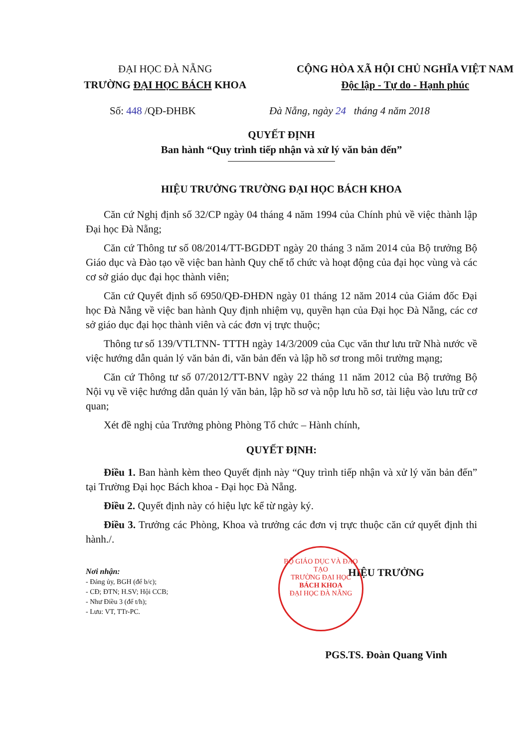ĐẠI HỌC ĐÀ NẴNG
TRƯỜNG ĐẠI HỌC BÁCH KHOA
CỘNG HÒA XÃ HỘI CHỦ NGHĨA VIỆT NAM
Độc lập - Tự do - Hạnh phúc
Số: 448 /QĐ-ĐHBK Đà Nẵng, ngày 24 tháng 4 năm 2018
QUYẾT ĐỊNH
Ban hành “Quy trình tiếp nhận và xử lý văn bản đến”
HIỆU TRƯỞNG TRƯỜNG ĐẠI HỌC BÁCH KHOA
Căn cứ Nghị định số 32/CP ngày 04 tháng 4 năm 1994 của Chính phủ về việc thành lập Đại học Đà Nẵng;
Căn cứ Thông tư số 08/2014/TT-BGDĐT ngày 20 tháng 3 năm 2014 của Bộ trưởng Bộ Giáo dục và Đào tạo về việc ban hành Quy chế tổ chức và hoạt động của đại học vùng và các cơ sở giáo dục đại học thành viên;
Căn cứ Quyết định số 6950/QĐ-ĐHĐN ngày 01 tháng 12 năm 2014 của Giám đốc Đại học Đà Nẵng về việc ban hành Quy định nhiệm vụ, quyền hạn của Đại học Đà Nẵng, các cơ sở giáo dục đại học thành viên và các đơn vị trực thuộc;
Thông tư số 139/VTLTNN- TTTH ngày 14/3/2009 của Cục văn thư lưu trữ Nhà nước về việc hướng dẫn quản lý văn bản đi, văn bản đến và lập hồ sơ trong môi trường mạng;
Căn cứ Thông tư số 07/2012/TT-BNV ngày 22 tháng 11 năm 2012 của Bộ trưởng Bộ Nội vụ về việc hướng dẫn quản lý văn bản, lập hồ sơ và nộp lưu hồ sơ, tài liệu vào lưu trữ cơ quan;
Xét đề nghị của Trưởng phòng Phòng Tổ chức – Hành chính,
QUYẾT ĐỊNH:
Điều 1. Ban hành kèm theo Quyết định này “Quy trình tiếp nhận và xử lý văn bản đến” tại Trường Đại học Bách khoa - Đại học Đà Nẵng.
Điều 2. Quyết định này có hiệu lực kể từ ngày ký.
Điều 3. Trưởng các Phòng, Khoa và trưởng các đơn vị trực thuộc căn cứ quyết định thi hành./.
Nơi nhận:
- Đảng ủy, BGH (để b/c);
- CĐ; ĐTN; H.SV; Hội CCB;
- Như Điều 3 (để t/h);
- Lưu: VT, TTr-PC.
HIỆU TRƯỞNG
PGS.TS. Đoàn Quang Vinh
BỘ GIÁO DỤC VÀ ĐÀO TẠO
TRƯỜNG ĐẠI HỌC
BÁCH KHOA
ĐẠI HỌC ĐÀ NẴNG